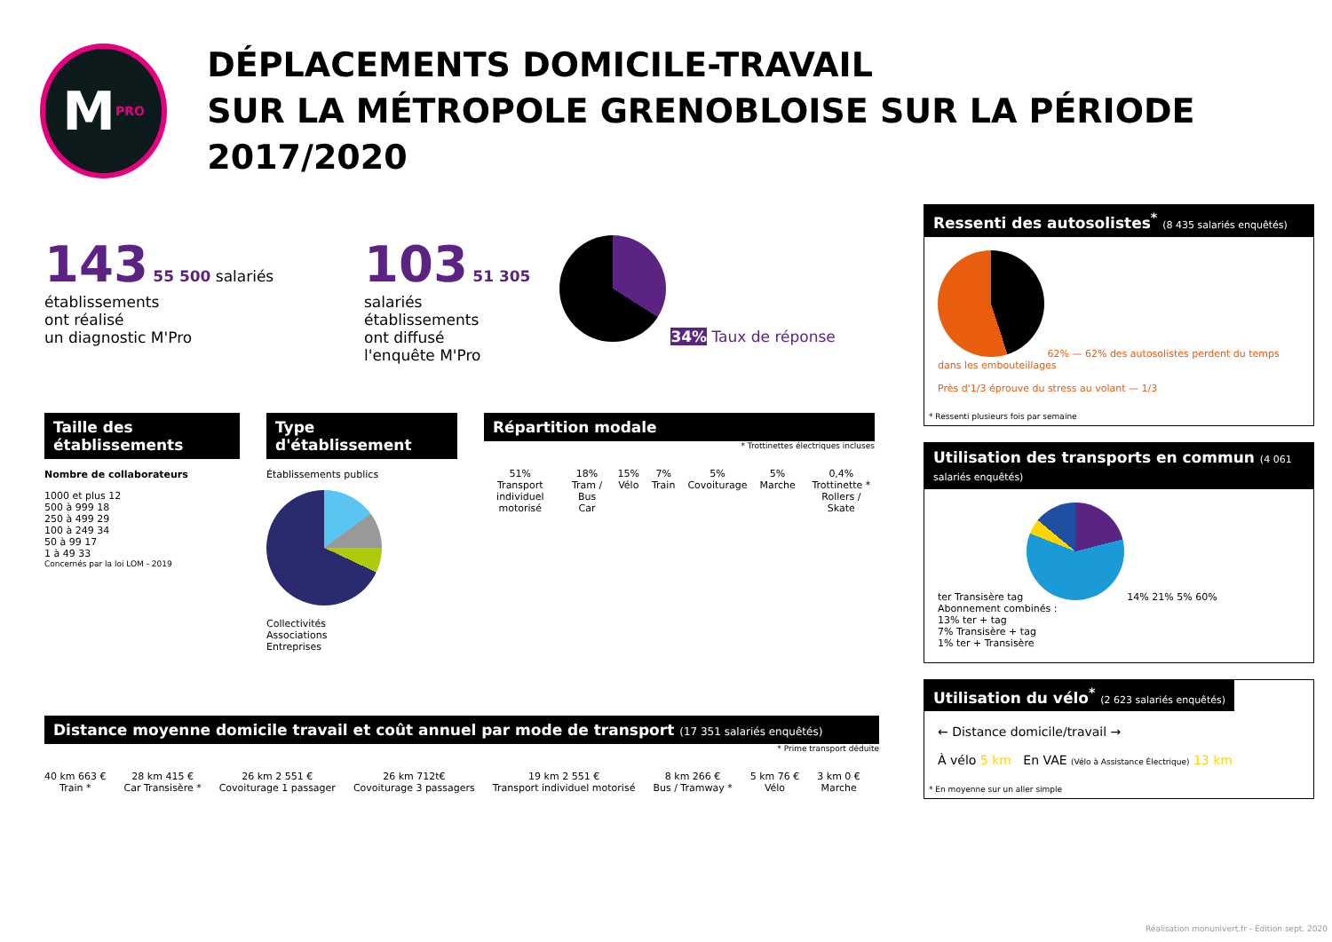M PRO
DÉPLACEMENTS DOMICILE-TRAVAIL
SUR LA MÉTROPOLE GRENOBLOISE SUR LA PÉRIODE 2017/2020
143 55 500 salariés
établissements
ont réalisé
un diagnostic M'Pro
103 51 305 salariés
établissements
ont diffusé
l'enquête M'Pro
34% Taux de réponse
Taille des établissements
Nombre de collaborateurs
1000 et plus 12
500 à 999 18
250 à 499 29
100 à 249 34
50 à 99 17
1 à 49 33
Concernés par la loi LOM - 2019
Type d'établissement
Établissements publics
Collectivités
Associations
Entreprises
Répartition modale
* Trottinettes électriques incluses
51%
Transport individuel motorisé
18%
Tram / Bus Car
15%
Vélo
7%
Train
5%
Covoiturage
5%
Marche
0,4%
Trottinette * Rollers / Skate
Distance moyenne domicile travail et coût annuel par mode de transport (17 351 salariés enquêtés)
* Prime transport déduite
40 km 663 €
Train *
28 km 415 €
Car Transisère *
26 km 2 551 €
Covoiturage 1 passager
26 km 712t€
Covoiturage 3 passagers
19 km 2 551 €
Transport individuel motorisé
8 km 266 €
Bus / Tramway *
5 km 76 €
Vélo
3 km 0 €
Marche
Ressenti des autosolistes<sup>*</sup> (8 435 salariés enquêtés)
62% — 62% des autosolistes perdent du temps dans les embouteillages
Près d'1/3 éprouve du stress au volant — 1/3
* Ressenti plusieurs fois par semaine
Utilisation des transports en commun (4 061 salariés enquêtés)
ter Transisère tag 14% 21% 5% 60%
Abonnement combinés :
13% ter + tag
7% Transisère + tag
1% ter + Transisère
Utilisation du vélo<sup>*</sup> (2 623 salariés enquêtés)
← Distance domicile/travail →
À vélo 5 km En VAE (Vélo à Assistance Électrique) 13 km
* En moyenne sur un aller simple
Réalisation monunivert.fr - Édition sept. 2020